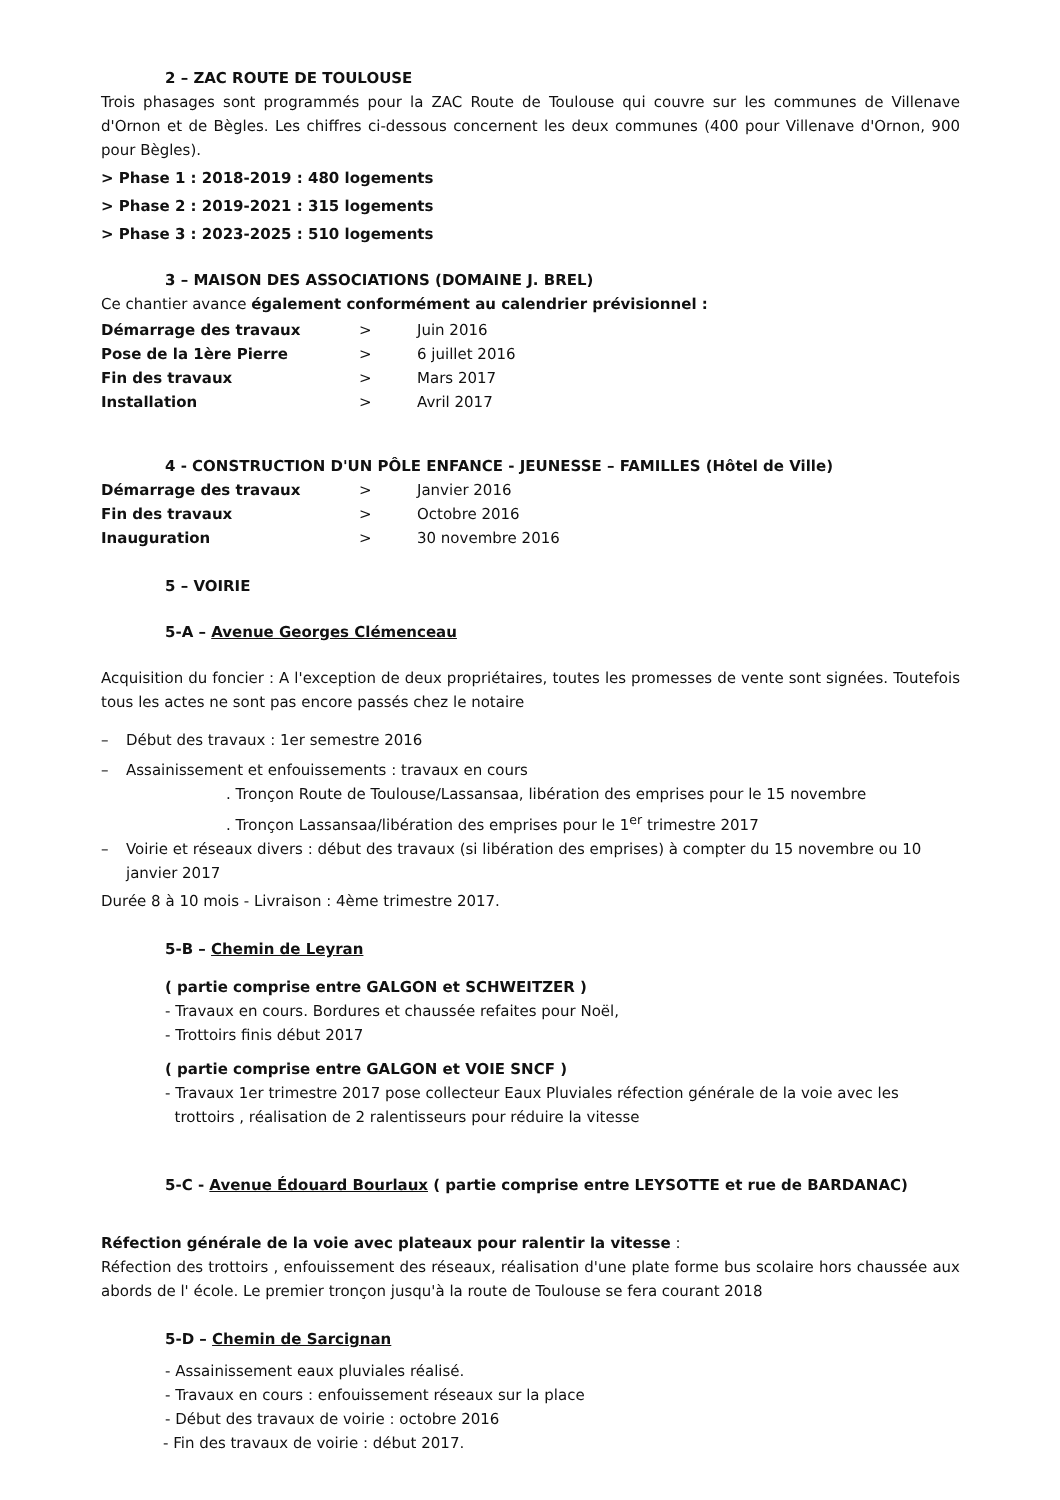2 – ZAC ROUTE DE TOULOUSE
Trois phasages sont programmés pour la ZAC Route de Toulouse qui couvre sur les communes de Villenave d'Ornon et de Bègles. Les chiffres ci-dessous concernent les deux communes (400 pour Villenave d'Ornon, 900 pour Bègles).
> Phase 1 : 2018-2019 : 480 logements
> Phase 2 : 2019-2021 : 315 logements
> Phase 3 : 2023-2025 : 510 logements
3 – MAISON DES ASSOCIATIONS (DOMAINE J. BREL)
Ce chantier avance également conformément au calendrier prévisionnel :
| Démarrage des travaux | > | Juin 2016 |
| Pose de la 1ère Pierre | > | 6 juillet 2016 |
| Fin des travaux | > | Mars 2017 |
| Installation | > | Avril 2017 |
4 - CONSTRUCTION D'UN PÔLE ENFANCE - JEUNESSE – FAMILLES (Hôtel de Ville)
| Démarrage des travaux | > | Janvier 2016 |
| Fin des travaux | > | Octobre 2016 |
| Inauguration | > | 30 novembre 2016 |
5 – VOIRIE
5-A – Avenue Georges Clémenceau
Acquisition du foncier : A l'exception de deux propriétaires, toutes les promesses de vente sont signées. Toutefois tous les actes ne sont pas encore passés chez le notaire
– Début des travaux : 1er semestre 2016
– Assainissement et enfouissements : travaux en cours
. Tronçon Route de Toulouse/Lassansaa, libération des emprises pour le 15 novembre
. Tronçon Lassansaa/libération des emprises pour le 1<sup>er</sup> trimestre 2017
– Voirie et réseaux divers : début des travaux (si libération des emprises) à compter du 15 novembre ou 10 janvier 2017
Durée 8 à 10 mois - Livraison : 4ème trimestre 2017.
5-B – Chemin de Leyran
( partie comprise entre GALGON et SCHWEITZER )
- Travaux en cours. Bordures et chaussée refaites pour Noël,
- Trottoirs finis début 2017
( partie comprise entre GALGON et VOIE SNCF )
- Travaux 1er trimestre 2017 pose collecteur Eaux Pluviales réfection générale de la voie avec les
trottoirs , réalisation de 2 ralentisseurs pour réduire la vitesse
5-C - Avenue Édouard Bourlaux ( partie comprise entre LEYSOTTE et rue de BARDANAC)
Réfection générale de la voie avec plateaux pour ralentir la vitesse :
Réfection des trottoirs , enfouissement des réseaux, réalisation d'une plate forme bus scolaire hors chaussée aux abords de l' école. Le premier tronçon jusqu'à la route de Toulouse se fera courant 2018
5-D – Chemin de Sarcignan
- Assainissement eaux pluviales réalisé.
- Travaux en cours : enfouissement réseaux sur la place
- Début des travaux de voirie : octobre 2016
- Fin des travaux de voirie : début 2017.